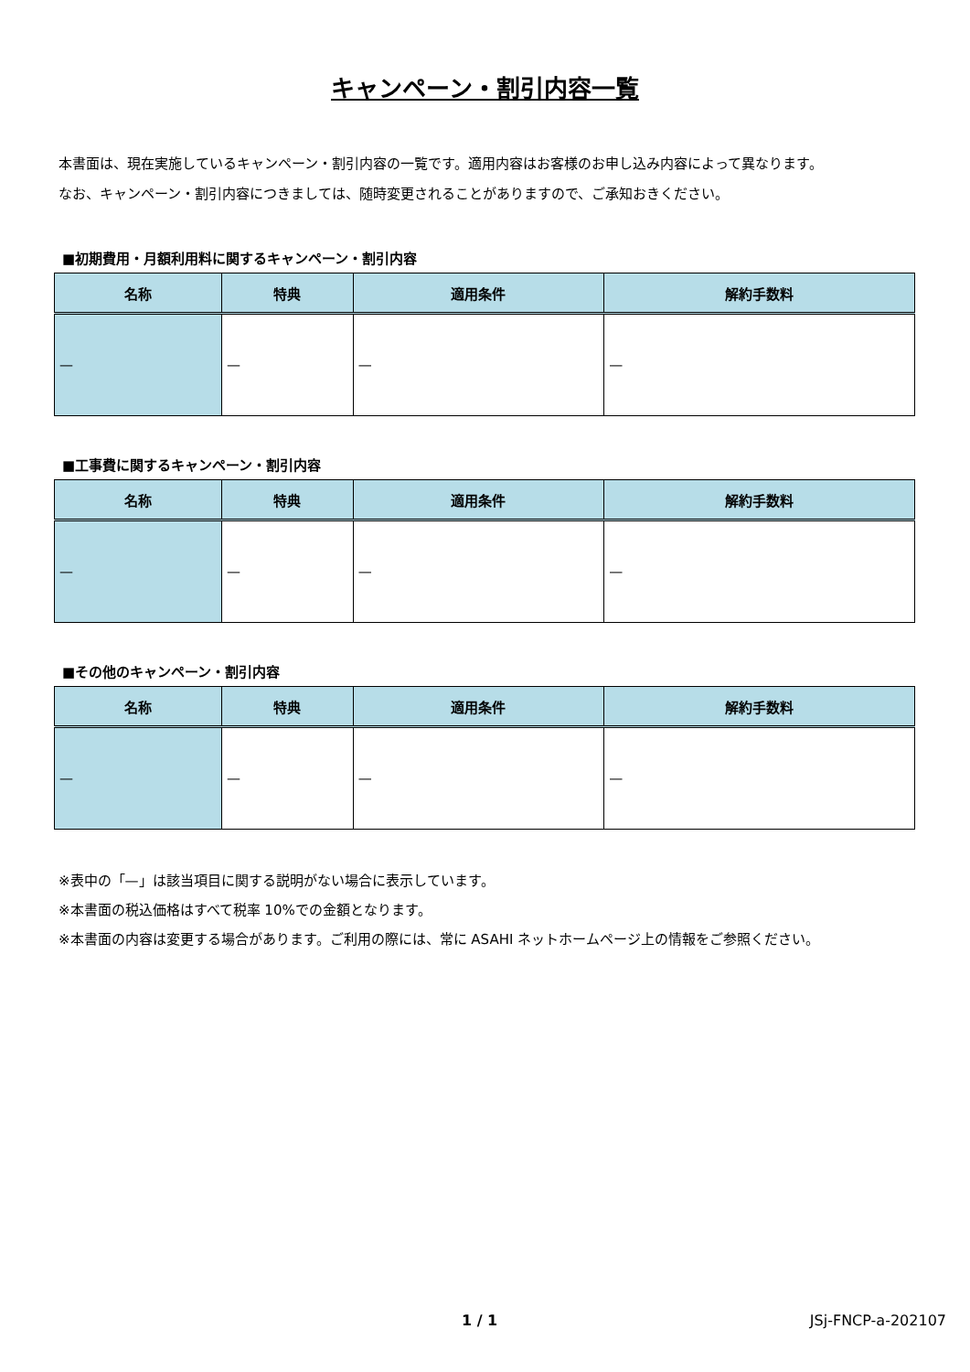キャンペーン・割引内容一覧
本書面は、現在実施しているキャンペーン・割引内容の一覧です。適用内容はお客様のお申し込み内容によって異なります。
なお、キャンペーン・割引内容につきましては、随時変更されることがありますので、ご承知おきください。
■初期費用・月額利用料に関するキャンペーン・割引内容
| 名称 | 特典 | 適用条件 | 解約手数料 |
| --- | --- | --- | --- |
| — | — | — | — |
■工事費に関するキャンペーン・割引内容
| 名称 | 特典 | 適用条件 | 解約手数料 |
| --- | --- | --- | --- |
| — | — | — | — |
■その他のキャンペーン・割引内容
| 名称 | 特典 | 適用条件 | 解約手数料 |
| --- | --- | --- | --- |
| — | — | — | — |
※表中の「—」は該当項目に関する説明がない場合に表示しています。
※本書面の税込価格はすべて税率 10%での金額となります。
※本書面の内容は変更する場合があります。ご利用の際には、常に ASAHI ネットホームページ上の情報をご参照ください。
1 / 1 JSj-FNCP-a-202107